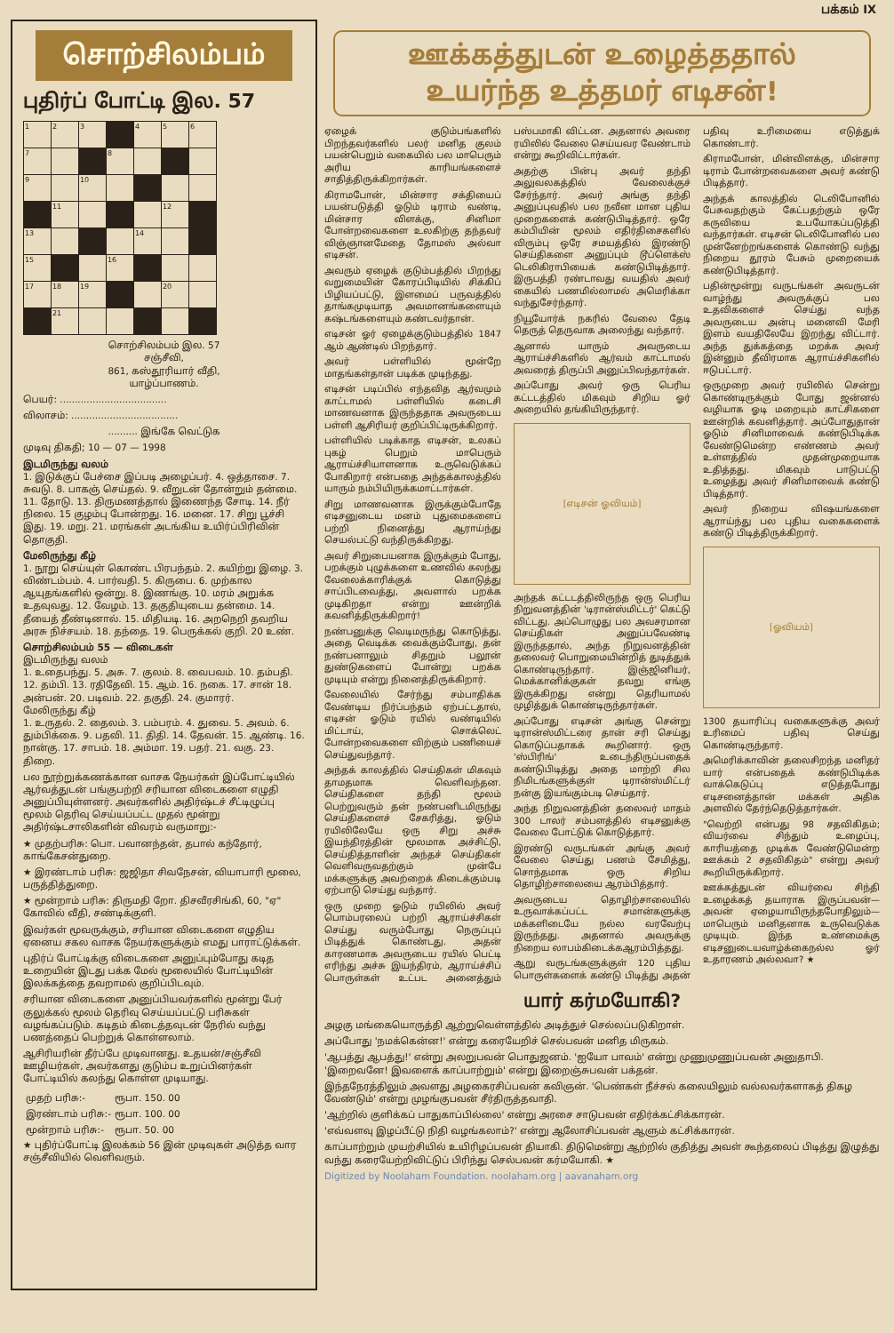பக்கம் IX
சொற்சிலம்பம்
புதிர்ப் போட்டி இல. 57
| 1 | 2 | 3 | | 4 | 5 | 6 |
| 7 | | | 8 | | | |
| 9 | | 10 | | | | |
| | 11 | | | | 12 | |
| 13 | | | | 14 | | |
| 15 | | | 16 | | | |
| 17 | 18 | 19 | | | 20 | |
| | 21 | | | | | |
சொற்சிலம்பம் இல. 57
சஞ்சீவி,
861, கஸ்தூரியார் வீதி,
யாழ்ப்பாணம்.
பெயர்: ....................................
விலாசம்: ....................................
.......... இங்கே வெட்டுக
முடிவு திகதி; 10 — 07 — 1998
இடமிருந்து வலம்
1. இடுக்குப் பேச்சை இப்படி அழைப்பர். 4. ஒத்தாசை. 7. சுவடு. 8. பாகஞ் செய்தல். 9. வீறுடன் தோன்றும் தன்மை. 11. தோடு. 13. திருமணத்தால் இணைந்த சோடி. 14. நீர் நிலை. 15 குழம்பு போன்றது. 16. மனை. 17. சிறு பூச்சி இது. 19. மறு. 21. மரங்கள் அடங்கிய உயிர்ப்பிரிவின் தொகுதி.
மேலிருந்து கீழ்
1. நூறு செய்யுள் கொண்ட பிரபந்தம். 2. கயிற்று இழை. 3. விண்டம்பம். 4. பார்வதி. 5. கிருபை. 6. முற்கால ஆயுதங்களில் ஒன்று. 8. இணங்கு. 10. மரம் அறுக்க உதவுவது. 12. வேழம். 13. தகுதியுடைய தன்மை. 14. தீயைத் தீண்டினால். 15. மிதியடி. 16. அறநெறி தவறிய அரசு நிச்சயம். 18. தந்தை. 19. பெருக்கல் குறி. 20 உண்.
சொற்சிலம்பம் 55 — விடைகள்
இடமிருந்து வலம்
1. உதைபந்து. 5. அசு. 7. குலம். 8. வைபவம். 10. தம்பதி. 12. தம்பி. 13. ரதிதேவி. 15. ஆம். 16. நகை. 17. சான் 18. அன்பன். 20. படிவம். 22. தகுதி. 24. குமாரர்.
மேலிருந்து கீழ்
1. உருதல். 2. தைலம். 3. பம்பரம். 4. துவை. 5. அவம். 6. தும்பிக்கை. 9. பதவி. 11. திதி. 14. தேவன். 15. ஆண்டி. 16. நான்கு. 17. சாபம். 18. அம்மா. 19. பதர். 21. வகு. 23. திறை.
பல நூற்றுக்கணக்கான வாசக நேயர்கள் இப்போட்டியில் ஆர்வத்துடன் பங்குபற்றி சரியான விடைகளை எழுதி அனுப்பியுள்ளனர். அவர்களில் அதிர்ஷ்டச் சீட்டிழுப்பு மூலம் தெரிவு செய்யப்பட்ட முதல் மூன்று அதிர்ஷ்டசாலிகளின் விவரம் வருமாறு:-
★ முதற்பரிசு: பொ. பவானந்தன், தபால் கந்தோர், காங்கேசன்துறை.
★ இரண்டாம் பரிசு: ஜஜிதா சிவநேசன், வியாபாரி மூலை, பருத்தித்துறை.
★ மூன்றாம் பரிசு: திருமதி றோ. திசவீரசிங்கி, 60, "ஏ" கோவில் வீதி, சண்டிக்குளி.
இவர்கள் மூவருக்கும், சரியான விடைகளை எழுதிய ஏனைய சகல வாசக நேயர்களுக்கும் எமது பாராட்டுக்கள்.
புதிர்ப் போட்டிக்கு விடைகளை அனுப்பும்போது கடித உறையின் இடது பக்க மேல் மூலையில் போட்டியின் இலக்கத்தை தவறாமல் குறிப்பிடவும்.
சரியான விடைகளை அனுப்பியவர்களில் மூன்று பேர் குலுக்கல் மூலம் தெரிவு செய்யப்பட்டு பரிசுகள் வழங்கப்படும். கடிதம் கிடைத்தவுடன் நேரில் வந்து பணத்தைப் பெற்றுக் கொள்ளலாம்.
ஆசிரியரின் தீர்ப்பே முடிவானது. உதயன்/சஞ்சீவி ஊழியர்கள், அவர்களது குடும்ப உறுப்பினர்கள் போட்டியில் கலந்து கொள்ள முடியாது.
| முதற் பரிசு:- | ரூபா. 150. 00 |
| இரண்டாம் பரிசு:- | ரூபா. 100. 00 |
| மூன்றாம் பரிசு:- | ரூபா. 50. 00 |
★ புதிர்ப்போட்டி இலக்கம் 56 இன் முடிவுகள் அடுத்த வார சஞ்சீவியில் வெளிவரும்.
ஊக்கத்துடன் உழைத்ததால்
உயர்ந்த உத்தமர் எடிசன்!
ஏழைக் குடும்பங்களில் பிறந்தவர்களில் பலர் மனித குலம் பயன்பெறும் வகையில் பல மாபெரும் அரிய காரியங்களைச் சாதித்திருக்கிறார்கள்.
கிராமபோன், மின்சார சக்தியைப் பயன்படுத்தி ஓடும் டிராம் வண்டி, மின்சார விளக்கு, சினிமா போன்றவைகளை உலகிற்கு தந்தவர் விஞ்ஞானமேதை தோமஸ் அல்வா எடிசன்.
அவரும் ஏழைக் குடும்பத்தில் பிறந்து வறுமையின் கோரப்பிடியில் சிக்கிப் பிழியப்பட்டு, இளமைப் பருவத்தில் தாங்கமுடியாத அவமானங்களையும் கஷ்டங்களையும் கண்டவர்தான்.
எடிசன் ஓர் ஏழைக்குடும்பத்தில் 1847 ஆம் ஆண்டில் பிறந்தார்.
அவர் பள்ளியில் மூன்றே மாதங்கள்தான் படிக்க முடிந்தது.
எடிசன் படிப்பில் எந்தவித ஆர்வமும் காட்டாமல் பள்ளியில் கடைசி மாணவனாக இருந்ததாக அவருடைய பள்ளி ஆசிரியர் குறிப்பிட்டிருக்கிறார்.
பள்ளியில் படிக்காத எடிசன், உலகப் புகழ் பெறும் மாபெரும் ஆராய்ச்சியாளனாக உருவெடுக்கப் போகிறார் என்பதை அந்தக்காலத்தில் யாரும் நம்பியிருக்கமாட்டார்கள்.
சிறு மாணவனாக இருக்கும்போதே எடிசனுடைய மனம் புதுமைகளைப் பற்றி நினைத்து ஆராய்ந்து செயல்பட்டு வந்திருக்கிறது.
அவர் சிறுபையனாக இருக்கும் போது, பறக்கும் புழுக்களை உணவில் கலந்து வேலைக்காரிக்குக் கொடுத்து சாப்பிடவைத்து, அவளால் பறக்க முடிகிறதா என்று ஊன்றிக் கவனித்திருக்கிறார்!
நண்பனுக்கு வெடிமருந்து கொடுத்து, அதை வெடிக்க வைக்கும்போது, தன் நண்பனாலும் சிதறும் பலூன் துண்டுகளைப் போன்று பறக்க முடியும் என்று நினைத்திருக்கிறார்.
வேலையில் சேர்ந்து சம்பாதிக்க வேண்டிய நிர்ப்பந்தம் ஏற்பட்டதால், எடிசன் ஓடும் ரயில் வண்டியில் மிட்டாய், சொக்லெட் போன்றவைகளை விற்கும் பணியைச் செய்துவந்தார்.
அந்தக் காலத்தில் செய்திகள் மிகவும் தாமதமாக வெளிவந்தன. செய்திகளை தந்தி மூலம் பெற்றுவரும் தன் நண்பனிடமிருந்து செய்திகளைச் சேகரித்து, ஓடும் ரயிலிலேயே ஒரு சிறு அச்சு இயந்திரத்தின் மூலமாக அச்சிட்டு, செய்தித்தாளின் அந்தச் செய்திகள் வெளிவருவதற்கும் முன்பே மக்களுக்கு அவற்றைக் கிடைக்கும்படி ஏற்பாடு செய்து வந்தார்.
ஒரு முறை ஓடும் ரயிலில் அவர் பொம்பரலைப் பற்றி ஆராய்ச்சிகள் செய்து வரும்போது நெருப்புப் பிடித்துக் கொண்டது. அதன் காரணமாக அவருடைய ரயில் பெட்டி எரிந்து அச்சு இயந்திரம், ஆராய்ச்சிப் பொருள்கள் உட்பட அனைத்தும் பஸ்பமாகி விட்டன. அதனால் அவரை ரயிலில் வேலை செய்யவர வேண்டாம் என்று கூறிவிட்டார்கள்.
அதற்கு பின்பு அவர் தந்தி அலுவலகத்தில் வேலைக்குச் சேர்ந்தார். அவர் அங்கு தந்தி அனுப்புவதில் பல நவீன மான புதிய முறைகளைக் கண்டுபிடித்தார். ஒரே கம்பியின் மூலம் எதிர்திசைகளில் விரும்பு ஒரே சமயத்தில் இரண்டு செய்திகளை அனுப்பும் டூப்ளெக்ஸ் டெலிகிராபியைக் கண்டுபிடித்தார். இருபத்தி ரண்டாவது வயதில் அவர் கையில் பணமில்லாமல் அமெரிக்கா வந்துசேர்ந்தார்.
நியூயோர்க் நகரில் வேலை தேடி தெருத் தெருவாக அலைந்து வந்தார்.
ஆனால் யாரும் அவருடைய ஆராய்ச்சிகளில் ஆர்வம் காட்டாமல் அவரைத் திருப்பி அனுப்பிவந்தார்கள்.
அப்போது அவர் ஒரு பெரிய கட்டடத்தில் மிகவும் சிறிய ஓர் அறையில் தங்கியிருந்தார்.
[எடிசன் ஓவியம்]
அந்தக் கட்டடத்திலிருந்த ஒரு பெரிய நிறுவனத்தின் 'டிரான்ஸ்மிட்டர்' கெட்டு விட்டது. அப்பொழுது பல அவசரமான செய்திகள் அனுப்பவேண்டி இருந்ததால், அந்த நிறுவனத்தின் தலைவர் பொறுமையின்றித் துடித்துக் கொண்டிருந்தார். இஞ்ஜினியர், மெக்கானிக்குகள் தவறு எங்கு இருக்கிறது என்று தெரியாமல் முழித்துக் கொண்டிருந்தார்கள்.
அப்போது எடிசன் அங்கு சென்று டிரான்ஸ்மிட்டரை தான் சரி செய்து கொடுப்பதாகக் கூறினார். ஒரு 'ஸ்பிரிங்' உடைந்திருப்பதைக் கண்டுபிடித்து அதை மாற்றி சில நிமிடங்களுக்குள் டிரான்ஸ்மிட்டர் நன்கு இயங்கும்படி செய்தார்.
அந்த நிறுவனத்தின் தலைவர் மாதம் 300 டாலர் சம்பளத்தில் எடிசனுக்கு வேலை போட்டுக் கொடுத்தார்.
இரண்டு வருடங்கள் அங்கு அவர் வேலை செய்து பணம் சேமித்து, சொந்தமாக ஒரு சிறிய தொழிற்சாலையை ஆரம்பித்தார்.
அவருடைய தொழிற்சாலையில் உருவாக்கப்பட்ட சமான்களுக்கு மக்களிடையே நல்ல வரவேற்பு இருந்தது. அதனால் அவருக்கு நிறைய லாபம்கிடைக்கஆரம்பித்தது.
ஆறு வருடங்களுக்குள் 120 புதிய பொருள்களைக் கண்டு பிடித்து அதன் பதிவு உரிமையை எடுத்துக் கொண்டார்.
கிராமபோன், மின்விளக்கு, மின்சார டிராம் போன்றவைகளை அவர் கண்டு பிடித்தார்.
அந்தக் காலத்தில் டெலிபோனில் பேசுவதற்கும் கேட்பதற்கும் ஒரே கருவியை உபயோகப்படுத்தி வந்தார்கள். எடிசன் டெலிபோனில் பல முன்னேற்றங்களைக் கொண்டு வந்து நிறைய தூரம் பேசும் முறையைக் கண்டுபிடித்தார்.
பதின்மூன்று வருடங்கள் அவருடன் வாழ்ந்து அவருக்குப் பல உதவிகளைச் செய்து வந்த அவருடைய அன்பு மனைவி மேரி இளம் வயதிலேயே இறந்து விட்டார். அந்த துக்கத்தை மறக்க அவர் இன்னும் தீவிரமாக ஆராய்ச்சிகளில் ஈடுபட்டார்.
ஒருமுறை அவர் ரயிலில் சென்று கொண்டிருக்கும் போது ஜன்னல் வழியாக ஓடி மறையும் காட்சிகளை ஊன்றிக் கவனித்தார். அப்போதுதான் ஓடும் சினிமாவைக் கண்டுபிடிக்க வேண்டுமென்ற எண்ணம் அவர் உள்ளத்தில் முதன்முறையாக உதித்தது. மிகவும் பாடுபட்டு உழைத்து அவர் சினிமாவைக் கண்டு பிடித்தார்.
அவர் நிறைய விஷயங்களை ஆராய்ந்து பல புதிய வகைகளைக் கண்டு பிடித்திருக்கிறார்.
[ஓவியம்]
1300 தயாரிப்பு வகைகளுக்கு அவர் உரிமைப் பதிவு செய்து கொண்டிருந்தார்.
அமெரிக்காவின் தலைசிறந்த மனிதர் யார் என்பதைக் கண்டுபிடிக்க வாக்கெடுப்பு எடுத்தபோது எடிசனைத்தான் மக்கள் அதிக அளவில் தேர்ந்தெடுத்தார்கள்.
"வெற்றி என்பது 98 சதவிகிதம்; வியர்வை சிந்தும் உழைப்பு, காரியத்தை முடிக்க வேண்டுமென்ற ஊக்கம் 2 சதவிகிதம்" என்று அவர் கூறியிருக்கிறார்.
ஊக்கத்துடன் வியர்வை சிந்தி உழைக்கத் தயாராக இருப்பவன்—அவன் ஏழையாயிருந்தபோதிலும்—மாபெரும் மனிதனாக உருவெடுக்க முடியும். இந்த உண்மைக்கு எடிசனுடையவாழ்க்கைநல்ல ஓர் உதாரணம் அல்லவா? ★
யார் கர்மயோகி?
அழகு மங்கையொருத்தி ஆற்றுவெள்ளத்தில் அடித்துச் செல்லப்படுகிறாள்.
அப்போது 'நமக்கென்ன!' என்று கரையேறிச் செல்பவன் மனித மிருகம்.
'ஆபத்து ஆபத்து!' என்று அலறுபவன் பொதுஜனம். 'ஐயோ பாவம்' என்று முணுமுணுப்பவன் அனுதாபி. 'இறைவனே! இவளைக் காப்பாற்றும்' என்று இறைஞ்சுபவன் பக்தன்.
இந்தநேரத்திலும் அவளது அழகைரசிப்பவன் கவிஞன். 'பெண்கள் நீச்சல் கலையிலும் வல்லவர்களாகத் திகழ வேண்டும்' என்று முழங்குபவன் சீர்திருத்தவாதி.
'ஆற்றில் குளிக்கப் பாதுகாப்பில்லை' என்று அரசை சாடுபவன் எதிர்க்கட்சிக்காரன்.
'எவ்வளவு இழப்பீட்டு நிதி வழங்கலாம்?' என்று ஆலோசிப்பவன் ஆளும் கட்சிக்காரன்.
காப்பாற்றும் முயற்சியில் உயிரிழப்பவன் தியாகி. திடுமென்று ஆற்றில் குதித்து அவள் கூந்தலைப் பிடித்து இழுத்து வந்து கரையேற்றிவிட்டுப் பிரிந்து செல்பவன் கர்மயோகி. ★
Digitized by Noolaham Foundation. noolaham.org | aavanaham.org